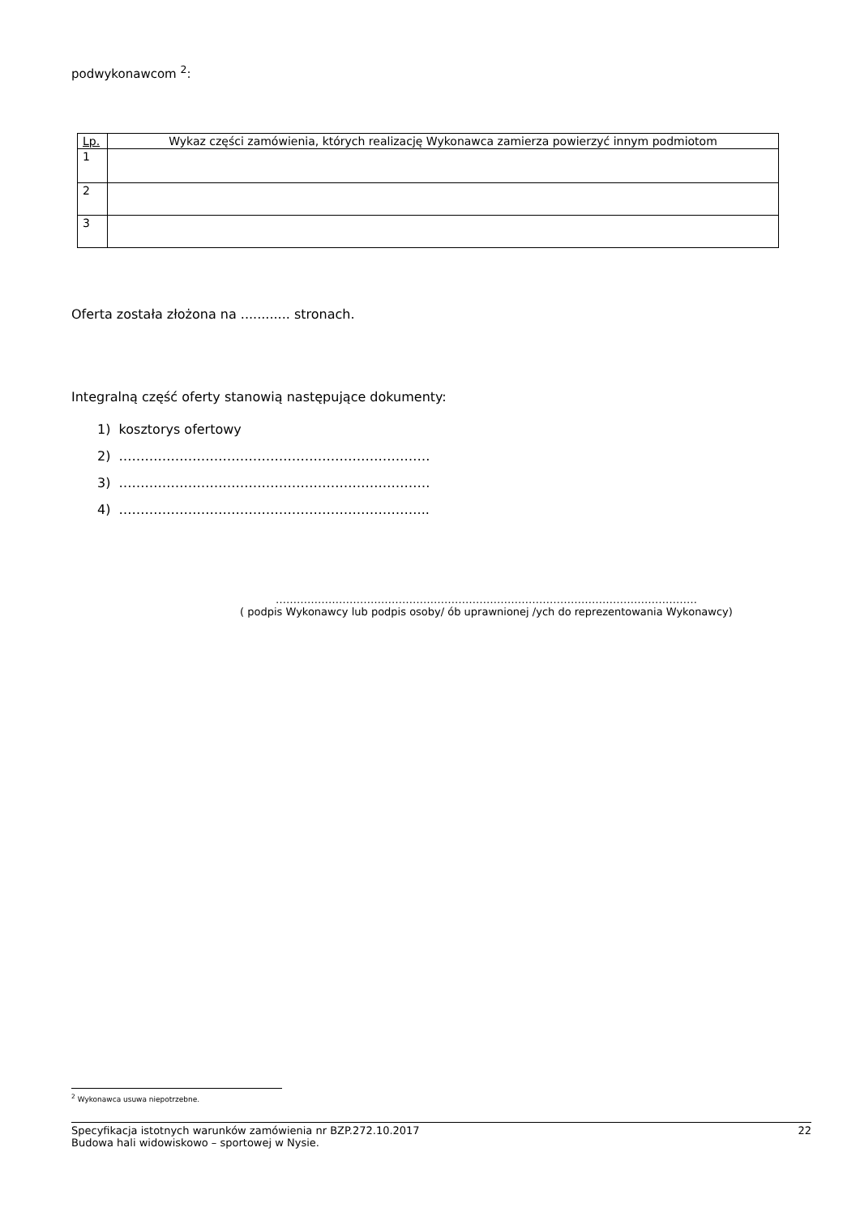podwykonawcom <sup>2</sup>:
| Lp. | Wykaz części zamówienia, których realizację Wykonawca zamierza powierzyć innym podmiotom |
| 1 | |
| 2 | |
| 3 | |
Oferta została złożona na ............ stronach.
Integralną część oferty stanowią następujące dokumenty:
1) kosztorys ofertowy
2) ………………………………………………………………
3) ………………………………………………………………
4) ……………………………………………………………...
…………………………………………………………………………………………………………
( podpis Wykonawcy lub podpis osoby/ ób uprawnionej /ych do reprezentowania Wykonawcy)
<sup>2</sup> Wykonawca usuwa niepotrzebne.
Specyfikacja istotnych warunków zamówienia nr BZP.272.10.2017
Budowa hali widowiskowo – sportowej w Nysie. 22